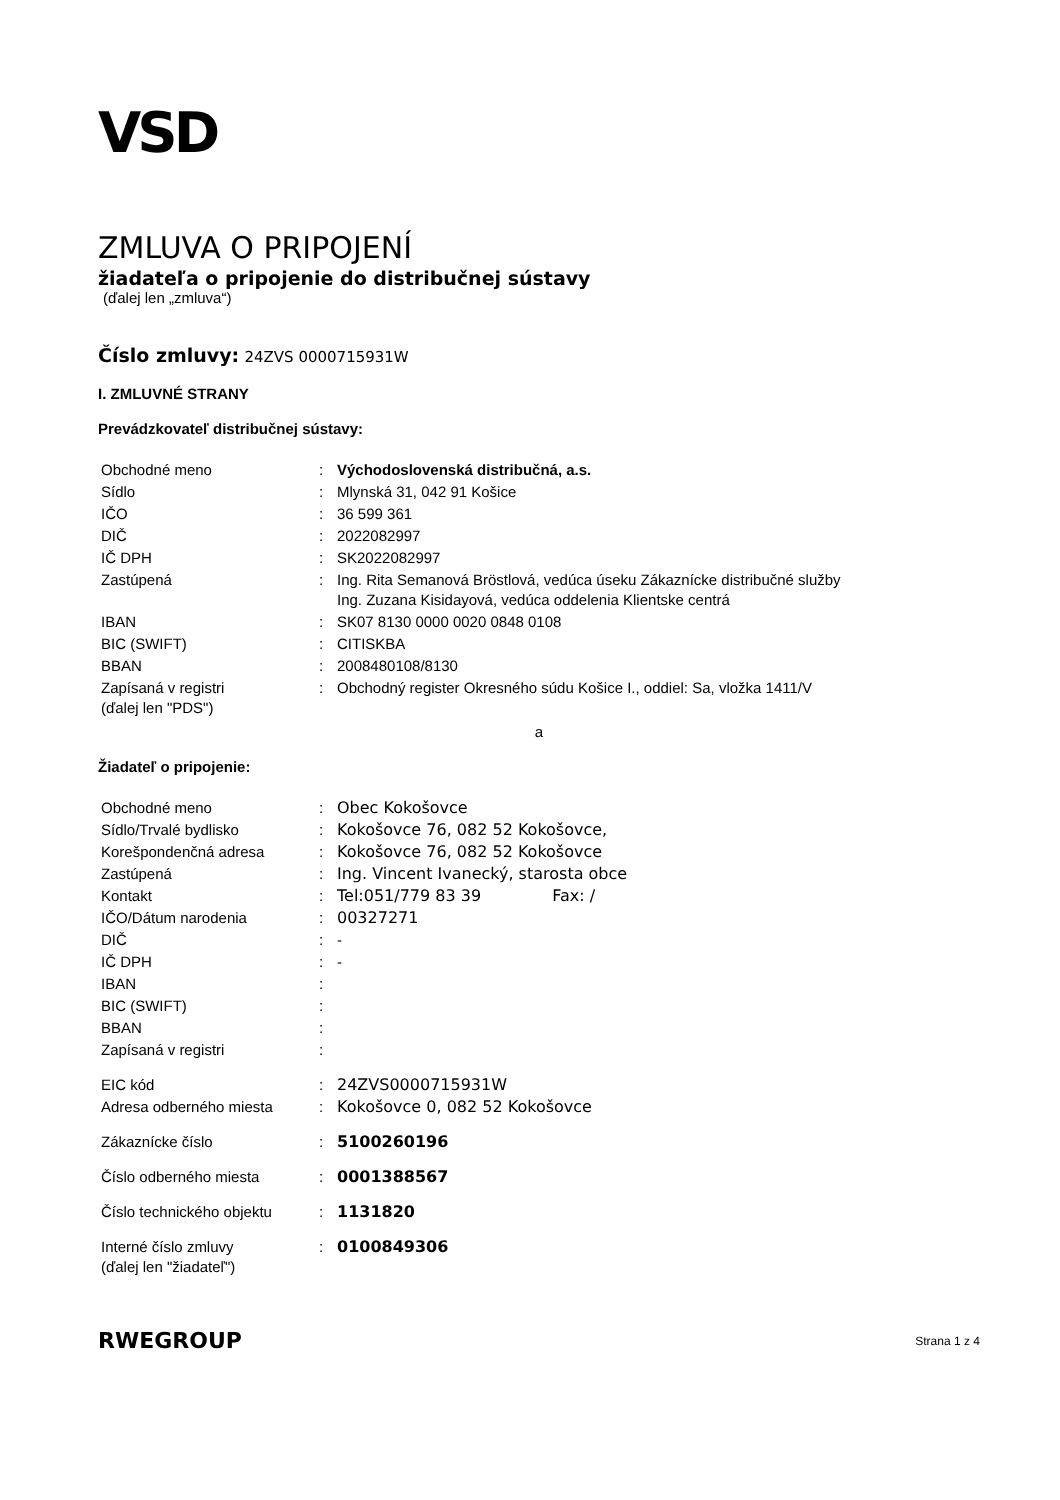VSD
ZMLUVA O PRIPOJENÍ
žiadateľa o pripojenie do distribučnej sústavy
(ďalej len „zmluva“)
Číslo zmluvy: 24ZVS 0000715931W
I. ZMLUVNÉ STRANY
Prevádzkovateľ distribučnej sústavy:
| Obchodné meno | : | Východoslovenská distribučná, a.s. |
| Sídlo | : | Mlynská 31, 042 91 Košice |
| IČO | : | 36 599 361 |
| DIČ | : | 2022082997 |
| IČ DPH | : | SK2022082997 |
| Zastúpená | : | Ing. Rita Semanová Bröstlová, vedúca úseku Zákaznícke distribučné služby Ing. Zuzana Kisidayová, vedúca oddelenia Klientske centrá |
| IBAN | : | SK07 8130 0000 0020 0848 0108 |
| BIC (SWIFT) | : | CITISKBA |
| BBAN | : | 2008480108/8130 |
| Zapísaná v registri (ďalej len "PDS") | : | Obchodný register Okresného súdu Košice I., oddiel: Sa, vložka 1411/V |
a
Žiadateľ o pripojenie:
| Obchodné meno | : | Obec Kokošovce |
| Sídlo/Trvalé bydlisko | : | Kokošovce 76, 082 52 Kokošovce, |
| Korešpondenčná adresa | : | Kokošovce 76, 082 52 Kokošovce |
| Zastúpená | : | Ing. Vincent Ivanecký, starosta obce |
| Kontakt | : | Tel:051/779 83 39 Fax: / |
| IČO/Dátum narodenia | : | 00327271 |
| DIČ | : | - |
| IČ DPH | : | - |
| IBAN | : | |
| BIC (SWIFT) | : | |
| BBAN | : | |
| Zapísaná v registri | : | |
| EIC kód | : | 24ZVS0000715931W |
| Adresa odberného miesta | : | Kokošovce 0, 082 52 Kokošovce |
| Zákaznícke číslo | : | 5100260196 |
| Číslo odberného miesta | : | 0001388567 |
| Číslo technického objektu | : | 1131820 |
| Interné číslo zmluvy (ďalej len "žiadateľ") | : | 0100849306 |
RWEGROUP Strana 1 z 4